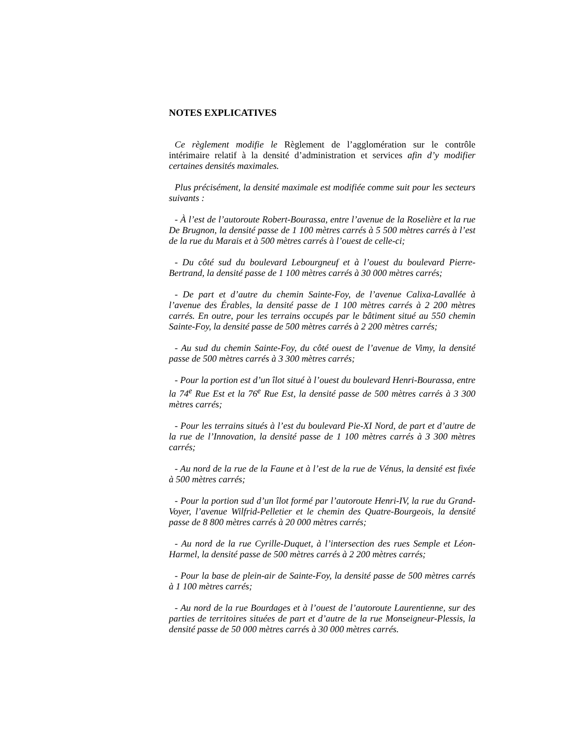NOTES EXPLICATIVES
Ce règlement modifie le Règlement de l’agglomération sur le contrôle intérimaire relatif à la densité d’administration et services afin d’y modifier certaines densités maximales.
Plus précisément, la densité maximale est modifiée comme suit pour les secteurs suivants :
- À l’est de l’autoroute Robert-Bourassa, entre l’avenue de la Roselière et la rue De Brugnon, la densité passe de 1 100 mètres carrés à 5 500 mètres carrés à l’est de la rue du Marais et à 500 mètres carrés à l’ouest de celle-ci;
- Du côté sud du boulevard Lebourgneuf et à l’ouest du boulevard Pierre-Bertrand, la densité passe de 1 100 mètres carrés à 30 000 mètres carrés;
- De part et d’autre du chemin Sainte-Foy, de l’avenue Calixa-Lavallée à l’avenue des Érables, la densité passe de 1 100 mètres carrés à 2 200 mètres carrés. En outre, pour les terrains occupés par le bâtiment situé au 550 chemin Sainte-Foy, la densité passe de 500 mètres carrés à 2 200 mètres carrés;
- Au sud du chemin Sainte-Foy, du côté ouest de l’avenue de Vimy, la densité passe de 500 mètres carrés à 3 300 mètres carrés;
- Pour la portion est d’un îlot situé à l’ouest du boulevard Henri-Bourassa, entre la 74<sup>e</sup> Rue Est et la 76<sup>e</sup> Rue Est, la densité passe de 500 mètres carrés à 3 300 mètres carrés;
- Pour les terrains situés à l’est du boulevard Pie-XI Nord, de part et d’autre de la rue de l’Innovation, la densité passe de 1 100 mètres carrés à 3 300 mètres carrés;
- Au nord de la rue de la Faune et à l’est de la rue de Vénus, la densité est fixée à 500 mètres carrés;
- Pour la portion sud d’un îlot formé par l’autoroute Henri-IV, la rue du Grand-Voyer, l’avenue Wilfrid-Pelletier et le chemin des Quatre-Bourgeois, la densité passe de 8 800 mètres carrés à 20 000 mètres carrés;
- Au nord de la rue Cyrille-Duquet, à l’intersection des rues Semple et Léon-Harmel, la densité passe de 500 mètres carrés à 2 200 mètres carrés;
- Pour la base de plein-air de Sainte-Foy, la densité passe de 500 mètres carrés à 1 100 mètres carrés;
- Au nord de la rue Bourdages et à l’ouest de l’autoroute Laurentienne, sur des parties de territoires situées de part et d’autre de la rue Monseigneur-Plessis, la densité passe de 50 000 mètres carrés à 30 000 mètres carrés.